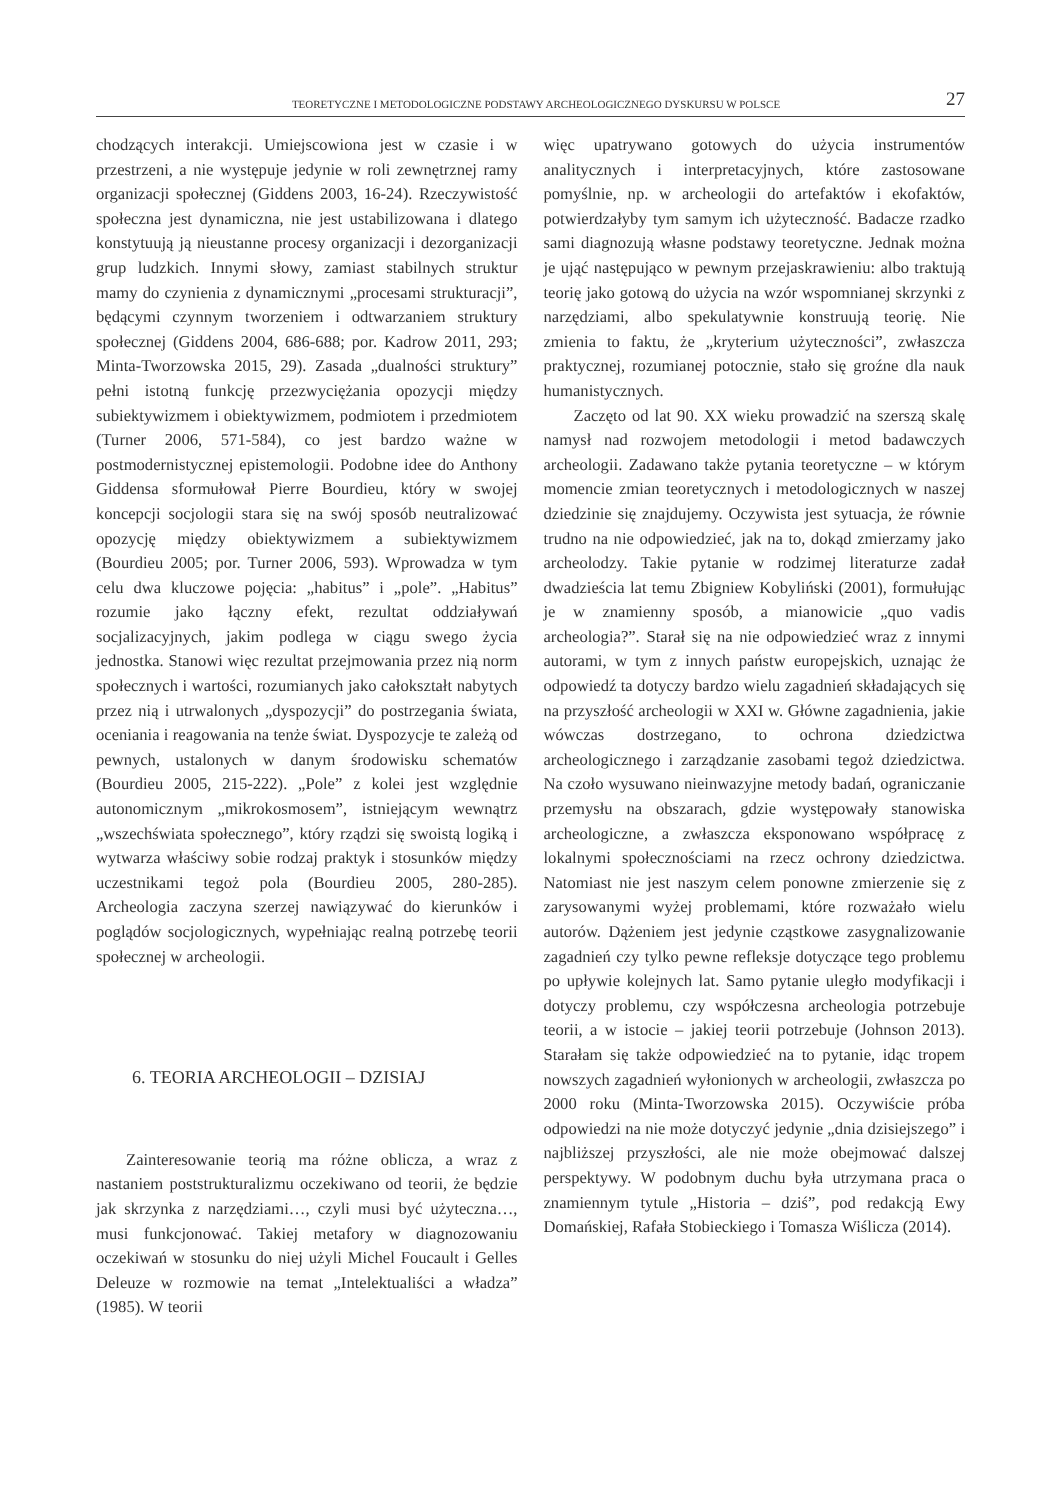TEORETYCZNE I METODOLOGICZNE PODSTAWY ARCHEOLOGICZNEGO DYSKURSU W POLSCE 27
chodzących interakcji. Umiejscowiona jest w czasie i w przestrzeni, a nie występuje jedynie w roli zewnętrznej ramy organizacji społecznej (Giddens 2003, 16-24). Rzeczywistość społeczna jest dynamiczna, nie jest ustabilizowana i dlatego konstytuują ją nieustanne procesy organizacji i dezorganizacji grup ludzkich. Innymi słowy, zamiast stabilnych struktur mamy do czynienia z dynamicznymi „procesami strukturacji”, będącymi czynnym tworzeniem i odtwarzaniem struktury społecznej (Giddens 2004, 686-688; por. Kadrow 2011, 293; Minta-Tworzowska 2015, 29). Zasada „dualności struktury” pełni istotną funkcję przezwyciężania opozycji między subiektywizmem i obiektywizmem, podmiotem i przedmiotem (Turner 2006, 571-584), co jest bardzo ważne w postmodernistycznej epistemologii. Podobne idee do Anthony Giddensa sformułował Pierre Bourdieu, który w swojej koncepcji socjologii stara się na swój sposób neutralizować opozycję między obiektywizmem a subiektywizmem (Bourdieu 2005; por. Turner 2006, 593). Wprowadza w tym celu dwa kluczowe pojęcia: „habitus” i „pole”. „Habitus” rozumie jako łączny efekt, rezultat oddziaływań socjalizacyjnych, jakim podlega w ciągu swego życia jednostka. Stanowi więc rezultat przejmowania przez nią norm społecznych i wartości, rozumianych jako całokształt nabytych przez nią i utrwalonych „dyspozycji” do postrzegania świata, oceniania i reagowania na tenże świat. Dyspozycje te zależą od pewnych, ustalonych w danym środowisku schematów (Bourdieu 2005, 215-222). „Pole” z kolei jest względnie autonomicznym „mikrokosmosem”, istniejącym wewnątrz „wszechświata społecznego”, który rządzi się swoistą logiką i wytwarza właściwy sobie rodzaj praktyk i stosunków między uczestnikami tegoż pola (Bourdieu 2005, 280-285). Archeologia zaczyna szerzej nawiązywać do kierunków i poglądów socjologicznych, wypełniając realną potrzebę teorii społecznej w archeologii.
6. TEORIA ARCHEOLOGII – DZISIAJ
Zainteresowanie teorią ma różne oblicza, a wraz z nastaniem poststrukturalizmu oczekiwano od teorii, że będzie jak skrzynka z narzędziami…, czyli musi być użyteczna…, musi funkcjonować. Takiej metafory w diagnozowaniu oczekiwań w stosunku do niej użyli Michel Foucault i Gelles Deleuze w rozmowie na temat „Intelektualiści a władza” (1985). W teorii
więc upatrywano gotowych do użycia instrumentów analitycznych i interpretacyjnych, które zastosowane pomyślnie, np. w archeologii do artefaktów i ekofaktów, potwierdzałyby tym samym ich użyteczność. Badacze rzadko sami diagnozują własne podstawy teoretyczne. Jednak można je ująć następująco w pewnym przejaskrawieniu: albo traktują teorię jako gotową do użycia na wzór wspomnianej skrzynki z narzędziami, albo spekulatywnie konstruują teorię. Nie zmienia to faktu, że „kryterium użyteczności”, zwłaszcza praktycznej, rozumianej potocznie, stało się groźne dla nauk humanistycznych.
Zaczęto od lat 90. XX wieku prowadzić na szerszą skalę namysł nad rozwojem metodologii i metod badawczych archeologii. Zadawano także pytania teoretyczne – w którym momencie zmian teoretycznych i metodologicznych w naszej dziedzinie się znajdujemy. Oczywista jest sytuacja, że równie trudno na nie odpowiedzieć, jak na to, dokąd zmierzamy jako archeolodzy. Takie pytanie w rodzimej literaturze zadał dwadzieścia lat temu Zbigniew Kobyliński (2001), formułując je w znamienny sposób, a mianowicie „quo vadis archeologia?”. Starał się na nie odpowiedzieć wraz z innymi autorami, w tym z innych państw europejskich, uznając że odpowiedź ta dotyczy bardzo wielu zagadnień składających się na przyszłość archeologii w XXI w. Główne zagadnienia, jakie wówczas dostrzegano, to ochrona dziedzictwa archeologicznego i zarządzanie zasobami tegoż dziedzictwa. Na czoło wysuwano nieinwazyjne metody badań, ograniczanie przemysłu na obszarach, gdzie występowały stanowiska archeologiczne, a zwłaszcza eksponowano współpracę z lokalnymi społecznościami na rzecz ochrony dziedzictwa. Natomiast nie jest naszym celem ponowne zmierzenie się z zarysowanymi wyżej problemami, które rozważało wielu autorów. Dążeniem jest jedynie cząstkowe zasygnalizowanie zagadnień czy tylko pewne refleksje dotyczące tego problemu po upływie kolejnych lat. Samo pytanie uległo modyfikacji i dotyczy problemu, czy współczesna archeologia potrzebuje teorii, a w istocie – jakiej teorii potrzebuje (Johnson 2013). Starałam się także odpowiedzieć na to pytanie, idąc tropem nowszych zagadnień wyłonionych w archeologii, zwłaszcza po 2000 roku (Minta-Tworzowska 2015). Oczywiście próba odpowiedzi na nie może dotyczyć jedynie „dnia dzisiejszego” i najbliższej przyszłości, ale nie może obejmować dalszej perspektywy. W podobnym duchu była utrzymana praca o znamiennym tytule „Historia – dziś”, pod redakcją Ewy Domańskiej, Rafała Stobieckiego i Tomasza Wiślicza (2014).